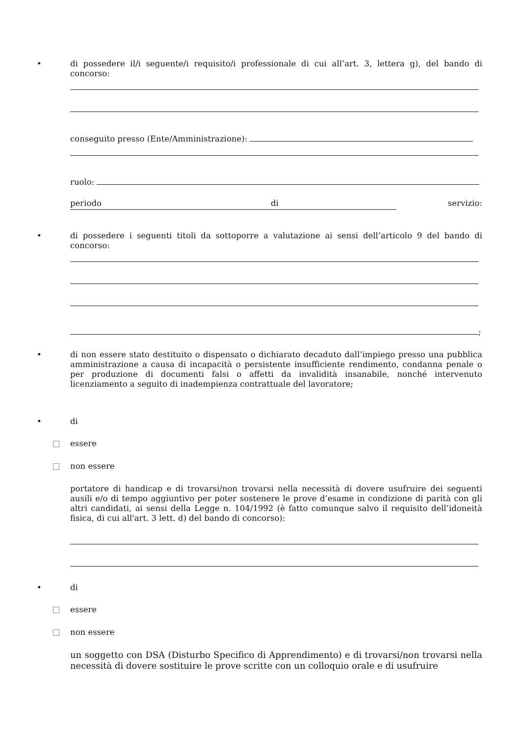•
di possedere il/i seguente/i requisito/i professionale di cui all’art. 3, lettera g), del bando di concorso:
conseguito presso (Ente/Amministrazione):
ruolo:
periodo di servizio:
•
di possedere i seguenti titoli da sottoporre a valutazione ai sensi dell’articolo 9 del bando di concorso:
;
•
di non essere stato destituito o dispensato o dichiarato decaduto dall’impiego presso una pubblica amministrazione a causa di incapacità o persistente insufficiente rendimento, condanna penale o per produzione di documenti falsi o affetti da invalidità insanabile, nonché intervenuto licenziamento a seguito di inadempienza contrattuale del lavoratore;
• di
essere
non essere
portatore di handicap e di trovarsi/non trovarsi nella necessità di dovere usufruire dei seguenti ausili e/o di tempo aggiuntivo per poter sostenere le prove d’esame in condizione di parità con gli altri candidati, ai sensi della Legge n. 104/1992 (è fatto comunque salvo il requisito dell’idoneità fisica, di cui all'art. 3 lett. d) del bando di concorso):
• di
essere
non essere
un soggetto con DSA (Disturbo Specifico di Apprendimento) e di trovarsi/non trovarsi nella necessità di dovere sostituire le prove scritte con un colloquio orale e di usufruire